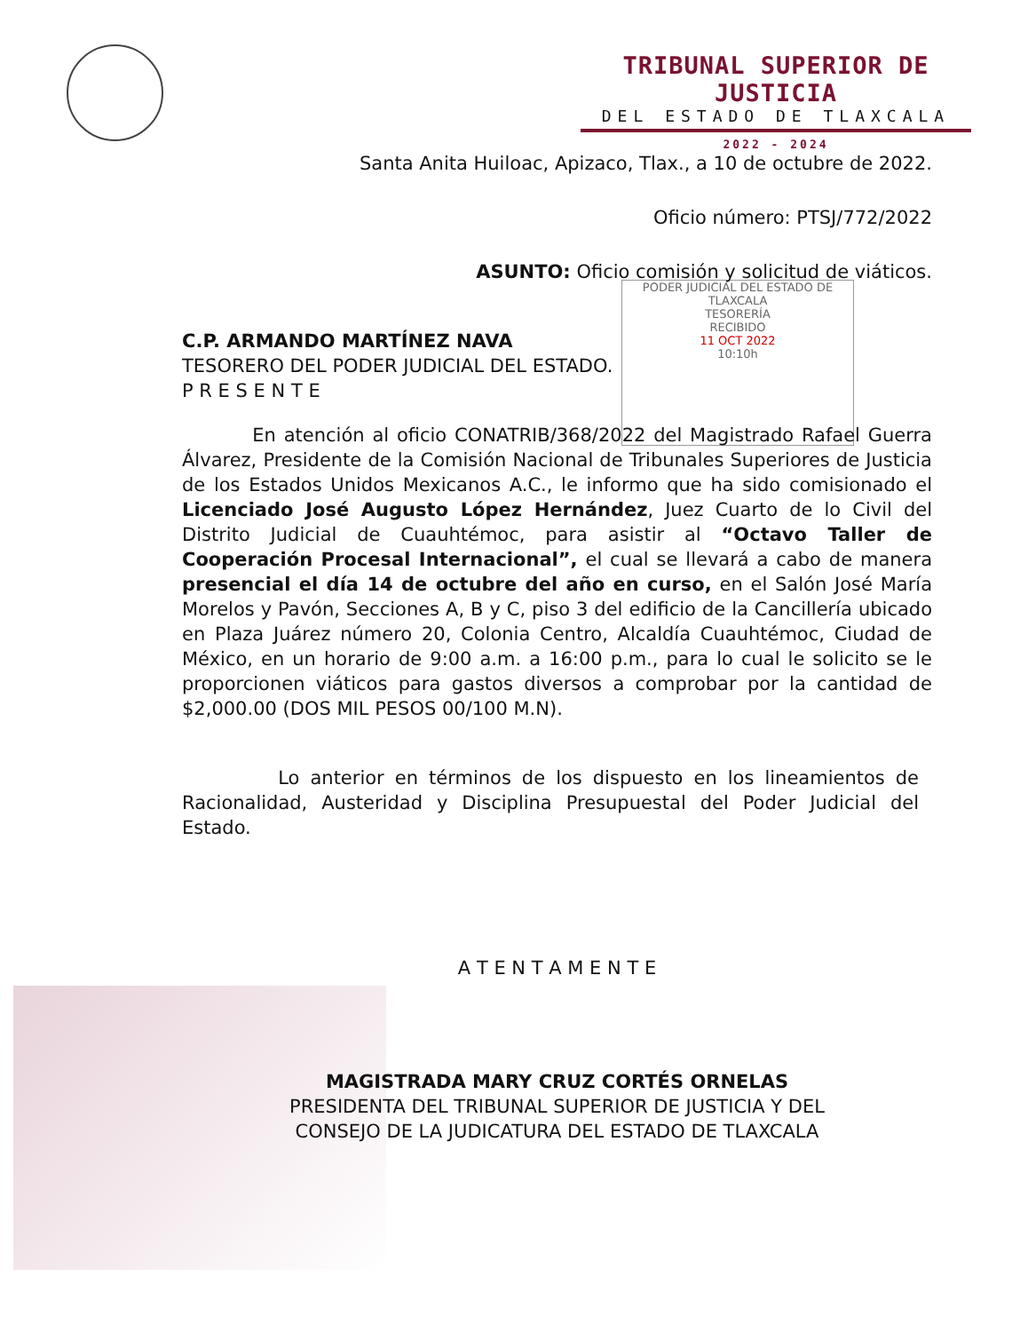TRIBUNAL SUPERIOR DE JUSTICIA
DEL ESTADO DE TLAXCALA
2022 - 2024
PODER JUDICIAL DEL ESTADO DE TLAXCALA
TESORERÍA
RECIBIDO
11 OCT 2022
10:10h
Santa Anita Huiloac, Apizaco, Tlax., a 10 de octubre de 2022.
Oficio número: PTSJ/772/2022
ASUNTO: Oficio comisión y solicitud de viáticos.
C.P. ARMANDO MARTÍNEZ NAVA
TESORERO DEL PODER JUDICIAL DEL ESTADO.
P R E S E N T E
En atención al oficio CONATRIB/368/2022 del Magistrado Rafael Guerra Álvarez, Presidente de la Comisión Nacional de Tribunales Superiores de Justicia de los Estados Unidos Mexicanos A.C., le informo que ha sido comisionado el Licenciado José Augusto López Hernández, Juez Cuarto de lo Civil del Distrito Judicial de Cuauhtémoc, para asistir al “Octavo Taller de Cooperación Procesal Internacional”, el cual se llevará a cabo de manera presencial el día 14 de octubre del año en curso, en el Salón José María Morelos y Pavón, Secciones A, B y C, piso 3 del edificio de la Cancillería ubicado en Plaza Juárez número 20, Colonia Centro, Alcaldía Cuauhtémoc, Ciudad de México, en un horario de 9:00 a.m. a 16:00 p.m., para lo cual le solicito se le proporcionen viáticos para gastos diversos a comprobar por la cantidad de $2,000.00 (DOS MIL PESOS 00/100 M.N).
Lo anterior en términos de los dispuesto en los lineamientos de Racionalidad, Austeridad y Disciplina Presupuestal del Poder Judicial del Estado.
A T E N T A M E N T E
MAGISTRADA MARY CRUZ CORTÉS ORNELAS
PRESIDENTA DEL TRIBUNAL SUPERIOR DE JUSTICIA Y DEL
CONSEJO DE LA JUDICATURA DEL ESTADO DE TLAXCALA